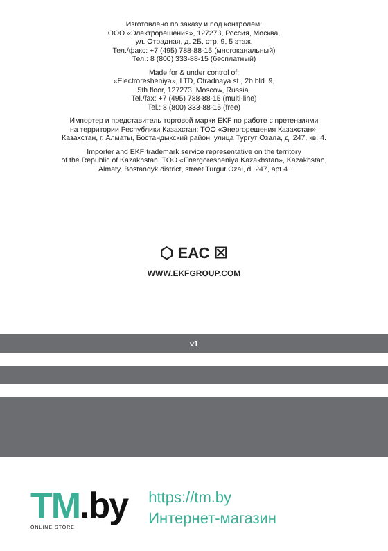Изготовлено по заказу и под контролем:
ООО «Электрорешения», 127273, Россия, Москва,
ул. Отрадная, д. 2Б, стр. 9, 5 этаж.
Тел./факс: +7 (495) 788-88-15 (многоканальный)
Тел.: 8 (800) 333-88-15 (бесплатный)
Made for & under control of:
«Electroresheniya», LTD, Otradnaya st., 2b bld. 9,
5th floor, 127273, Moscow, Russia.
Tel./fax: +7 (495) 788-88-15 (multi-line)
Tel.: 8 (800) 333-88-15 (free)
Импортер и представитель торговой марки EKF по работе с претензиями
на территории Республики Казахстан: ТОО «Энергорешения Казахстан»,
Казахстан, г. Алматы, Бостандыкский район, улица Тургут Озала, д. 247, кв. 4.
Importer and EKF trademark service representative on the territory
of the Republic of Kazakhstan: TOO «Energoresheniya Kazakhstan», Kazakhstan,
Almaty, Bostandyk district, street Turgut Ozal, d. 247, apt 4.
⬡ ЕАС ☒
WWW.EKFGROUP.COM
v1
TM.by
ONLINE STORE
https://tm.by
Интернет-магазин